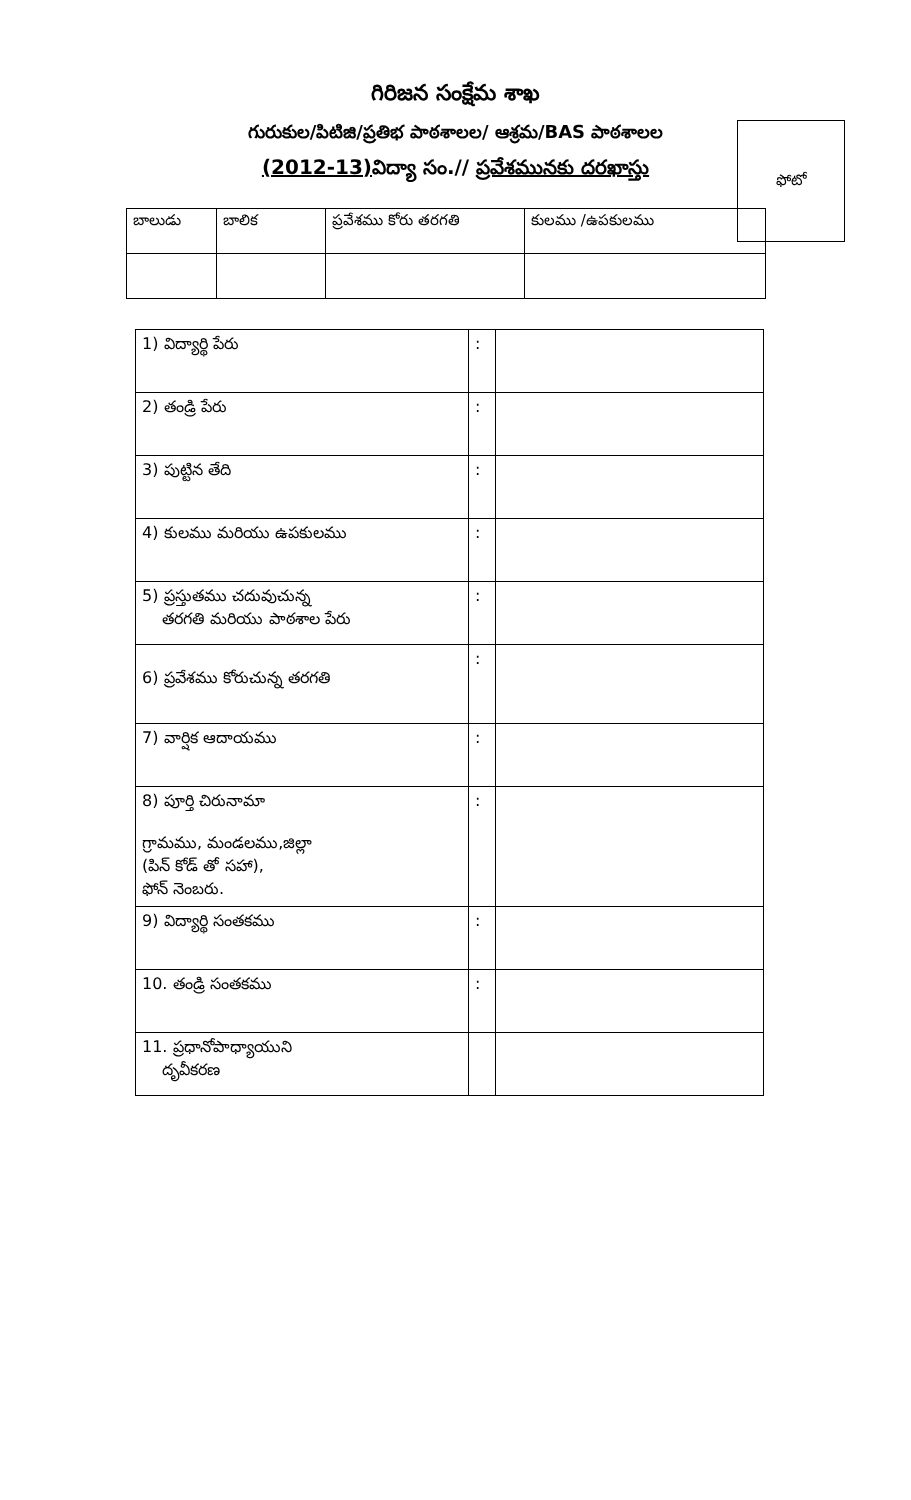గిరిజన సంక్షేమ శాఖ
గురుకుల/పిటిజి/ప్రతిభ పాఠశాలల/ ఆశ్రమ/BAS పాఠశాలల
(2012-13) విద్యా సం.// ప్రవేశమునకు దరఖాస్తు
ఫోటో
| బాలుడు | బాలిక | ప్రవేశము కోరు తరగతి | కులము /ఉపకులము |
| 1) విద్యార్థి పేరు | : | |
| 2) తండ్రి పేరు | : | |
| 3) పుట్టిన తేది | : | |
| 4) కులము మరియు ఉపకులము | : | |
| 5) ప్రస్తుతము చదువుచున్న తరగతి మరియు పాఠశాల పేరు | : | |
| 6) ప్రవేశము కోరుచున్న తరగతి | : | |
| 7) వార్షిక ఆదాయము | : | |
| 8) పూర్తి చిరునామా గ్రామము, మండలము,జిల్లా (పిన్ కోడ్ తో సహా), ఫోన్ నెంబరు. | : | |
| 9) విద్యార్థి సంతకము | : | |
| 10. తండ్రి సంతకము | : | |
| 11. ప్రధానోపాధ్యాయుని దృవీకరణ | | |